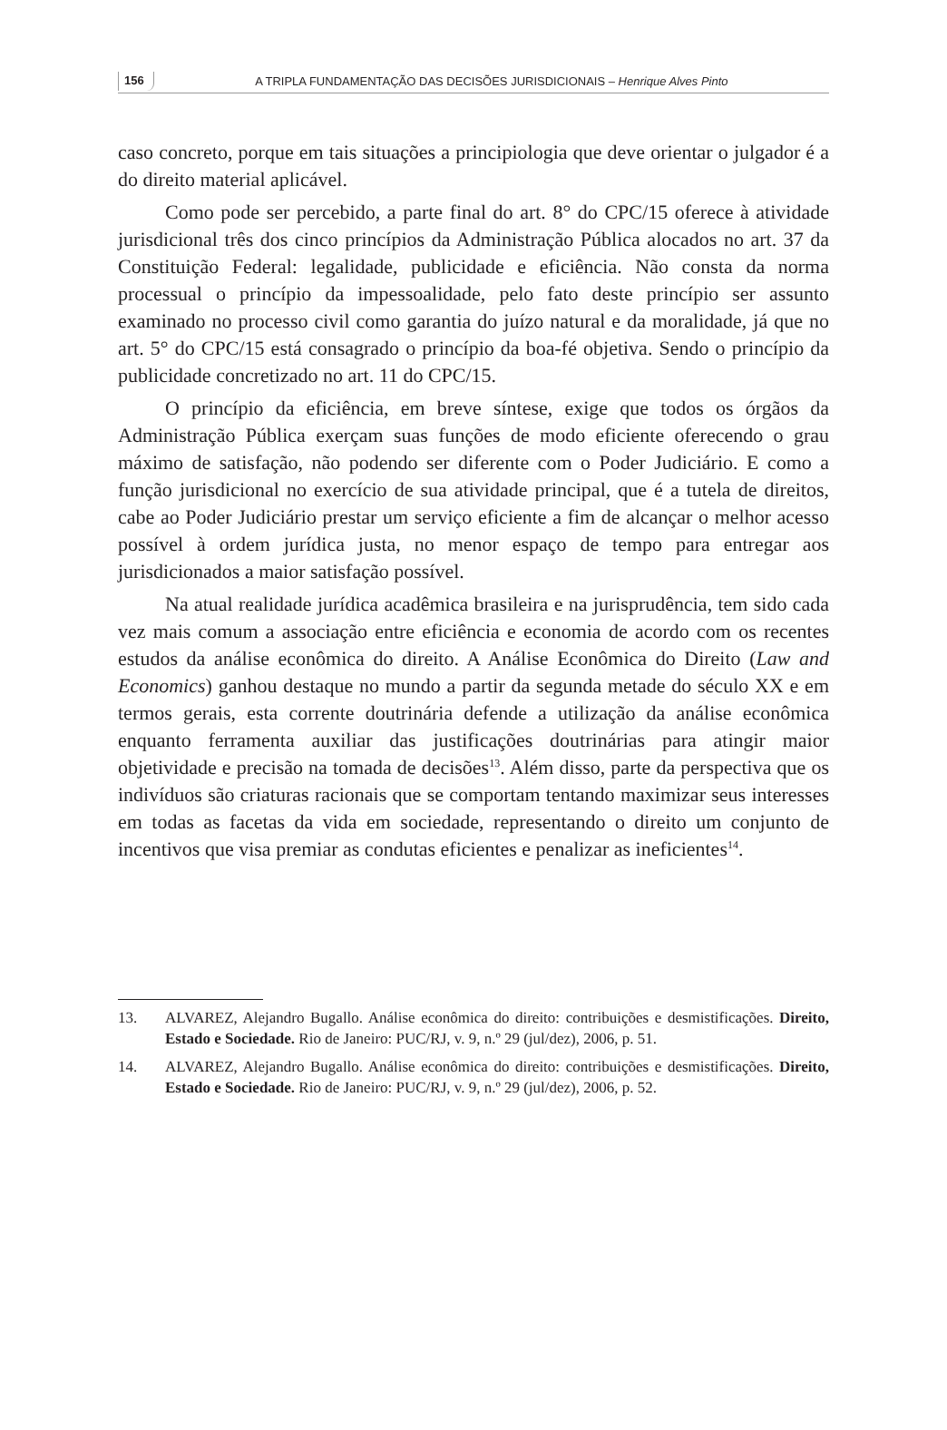156 A TRIPLA FUNDAMENTAÇÃO DAS DECISÕES JURISDICIONAIS – Henrique Alves Pinto
caso concreto, porque em tais situações a principiologia que deve orientar o julgador é a do direito material aplicável.
Como pode ser percebido, a parte final do art. 8° do CPC/15 oferece à atividade jurisdicional três dos cinco princípios da Administração Pública alocados no art. 37 da Constituição Federal: legalidade, publicidade e eficiência. Não consta da norma processual o princípio da impessoalidade, pelo fato deste princípio ser assunto examinado no processo civil como garantia do juízo natural e da moralidade, já que no art. 5° do CPC/15 está consagrado o princípio da boa-fé objetiva. Sendo o princípio da publicidade concretizado no art. 11 do CPC/15.
O princípio da eficiência, em breve síntese, exige que todos os órgãos da Administração Pública exerçam suas funções de modo eficiente oferecendo o grau máximo de satisfação, não podendo ser diferente com o Poder Judiciário. E como a função jurisdicional no exercício de sua atividade principal, que é a tutela de direitos, cabe ao Poder Judiciário prestar um serviço eficiente a fim de alcançar o melhor acesso possível à ordem jurídica justa, no menor espaço de tempo para entregar aos jurisdicionados a maior satisfação possível.
Na atual realidade jurídica acadêmica brasileira e na jurisprudência, tem sido cada vez mais comum a associação entre eficiência e economia de acordo com os recentes estudos da análise econômica do direito. A Análise Econômica do Direito (Law and Economics) ganhou destaque no mundo a partir da segunda metade do século XX e em termos gerais, esta corrente doutrinária defende a utilização da análise econômica enquanto ferramenta auxiliar das justificações doutrinárias para atingir maior objetividade e precisão na tomada de decisões<sup>13</sup>. Além disso, parte da perspectiva que os indivíduos são criaturas racionais que se comportam tentando maximizar seus interesses em todas as facetas da vida em sociedade, representando o direito um conjunto de incentivos que visa premiar as condutas eficientes e penalizar as ineficientes<sup>14</sup>.
13. ALVAREZ, Alejandro Bugallo. Análise econômica do direito: contribuições e desmistificações. Direito, Estado e Sociedade. Rio de Janeiro: PUC/RJ, v. 9, n.º 29 (jul/dez), 2006, p. 51.
14. ALVAREZ, Alejandro Bugallo. Análise econômica do direito: contribuições e desmistificações. Direito, Estado e Sociedade. Rio de Janeiro: PUC/RJ, v. 9, n.º 29 (jul/dez), 2006, p. 52.